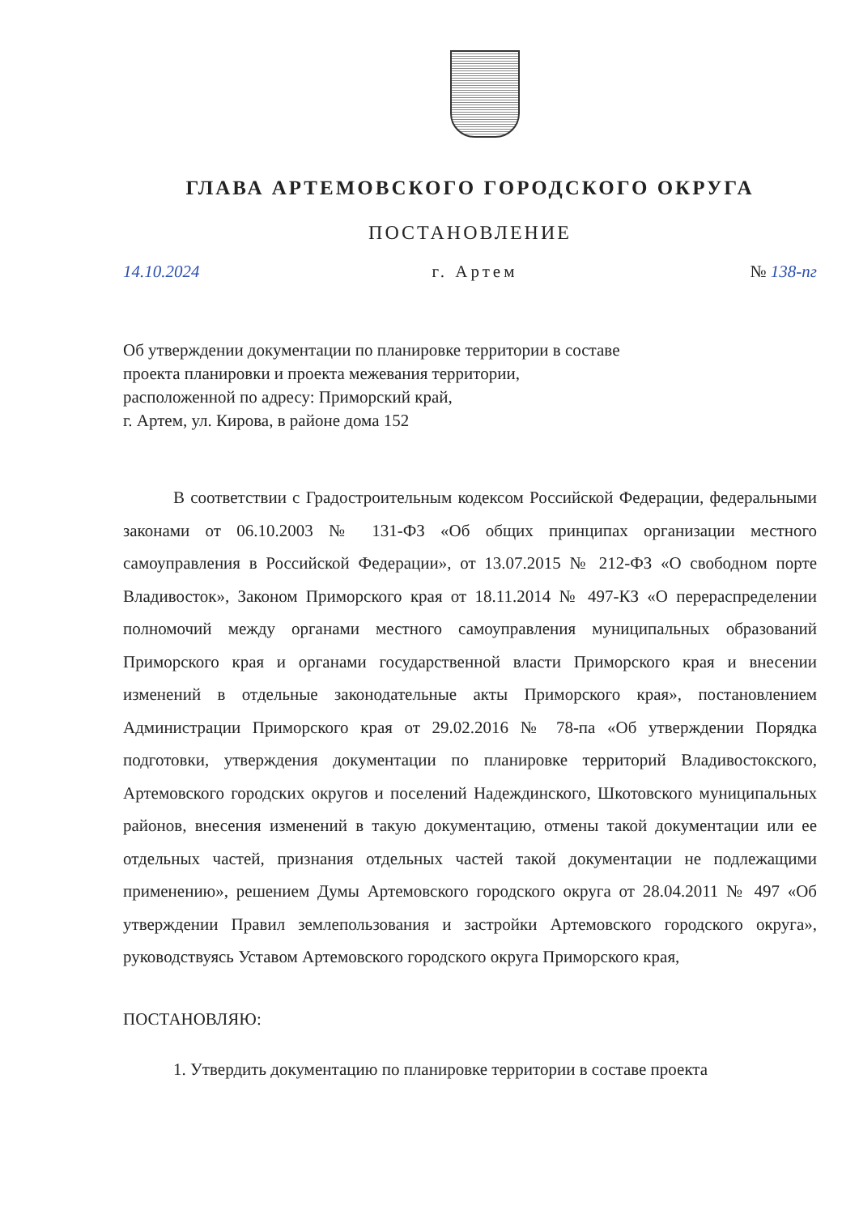ГЛАВА АРТЕМОВСКОГО ГОРОДСКОГО ОКРУГА
ПОСТАНОВЛЕНИЕ
14.10.2024 г. Артем № 138-пг
Об утверждении документации по планировке территории в составе
проекта планировки и проекта межевания территории,
расположенной по адресу: Приморский край,
г. Артем, ул. Кирова, в районе дома 152
В соответствии с Градостроительным кодексом Российской Федерации, федеральными законами от 06.10.2003 № 131-ФЗ «Об общих принципах организации местного самоуправления в Российской Федерации», от 13.07.2015 № 212-ФЗ «О свободном порте Владивосток», Законом Приморского края от 18.11.2014 № 497-КЗ «О перераспределении полномочий между органами местного самоуправления муниципальных образований Приморского края и органами государственной власти Приморского края и внесении изменений в отдельные законодательные акты Приморского края», постановлением Администрации Приморского края от 29.02.2016 № 78-па «Об утверждении Порядка подготовки, утверждения документации по планировке территорий Владивостокского, Артемовского городских округов и поселений Надеждинского, Шкотовского муниципальных районов, внесения изменений в такую документацию, отмены такой документации или ее отдельных частей, признания отдельных частей такой документации не подлежащими применению», решением Думы Артемовского городского округа от 28.04.2011 № 497 «Об утверждении Правил землепользования и застройки Артемовского городского округа», руководствуясь Уставом Артемовского городского округа Приморского края,
ПОСТАНОВЛЯЮ:
1. Утвердить документацию по планировке территории в составе проекта